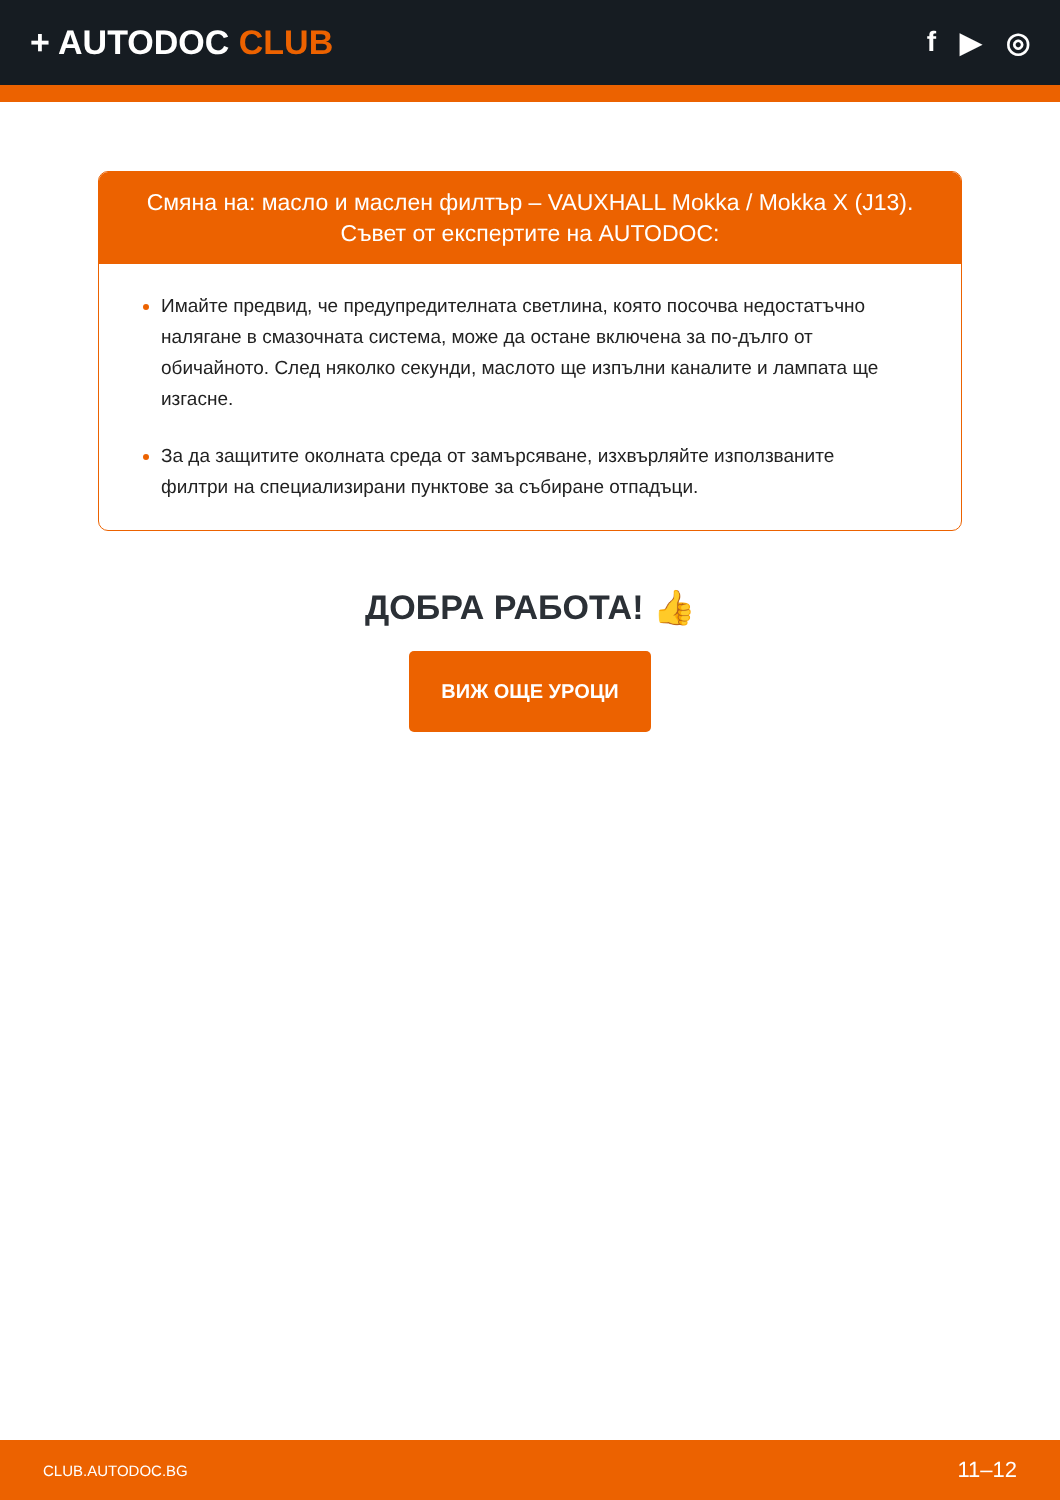+ AUTODOC CLUB
f ▶ ◎
Смяна на: масло и маслен филтър – VAUXHALL Mokka / Mokka X (J13).
Съвет от експертите на AUTODOC:
Имайте предвид, че предупредителната светлина, която посочва недостатъчно налягане в смазочната система, може да остане включена за по-дълго от обичайното. След няколко секунди, маслото ще изпълни каналите и лампата ще изгасне.
За да защитите околната среда от замърсяване, изхвърляйте използваните филтри на специализирани пунктове за събиране отпадъци.
ДОБРА РАБОТА! 👍
ВИЖ ОЩЕ УРОЦИ
CLUB.AUTODOC.BG 11–12